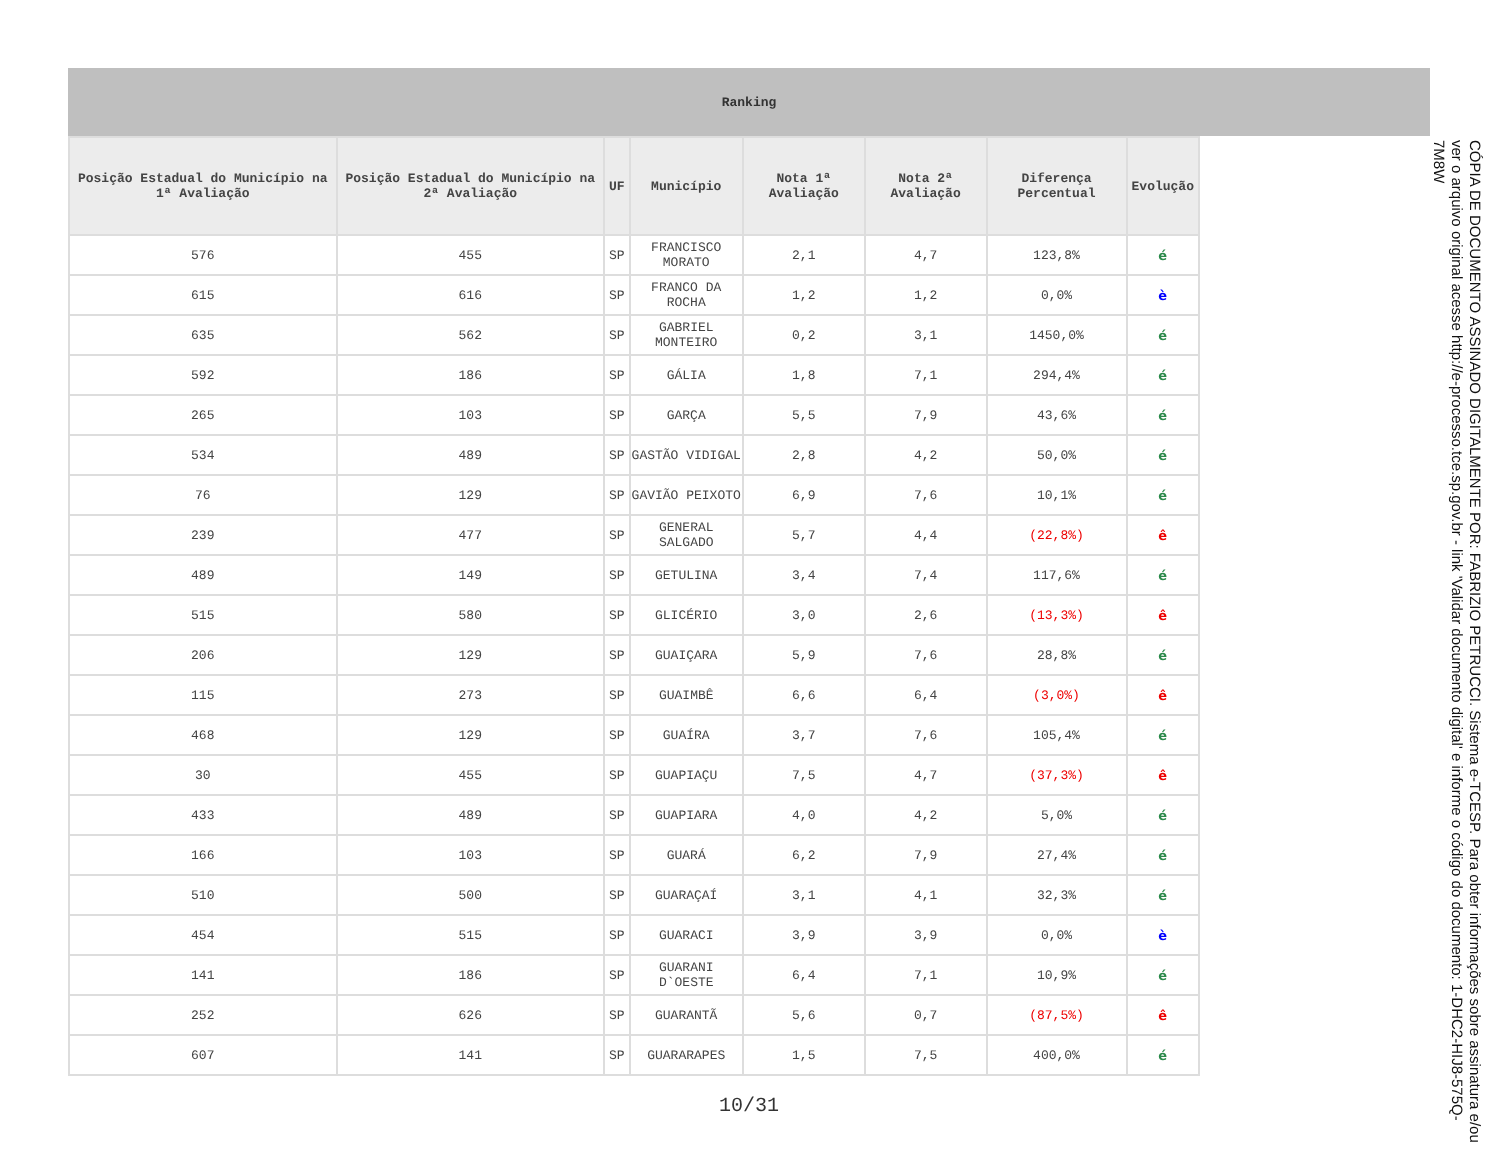Ranking
| Posição Estadual do Município na 1ª Avaliação | Posição Estadual do Município na 2ª Avaliação | UF | Município | Nota 1ª Avaliação | Nota 2ª Avaliação | Diferença Percentual | Evolução |
| --- | --- | --- | --- | --- | --- | --- | --- |
| 576 | 455 | SP | FRANCISCO MORATO | 2,1 | 4,7 | 123,8% | é |
| 615 | 616 | SP | FRANCO DA ROCHA | 1,2 | 1,2 | 0,0% | è |
| 635 | 562 | SP | GABRIEL MONTEIRO | 0,2 | 3,1 | 1450,0% | é |
| 592 | 186 | SP | GÁLIA | 1,8 | 7,1 | 294,4% | é |
| 265 | 103 | SP | GARÇA | 5,5 | 7,9 | 43,6% | é |
| 534 | 489 | SP | GASTÃO VIDIGAL | 2,8 | 4,2 | 50,0% | é |
| 76 | 129 | SP | GAVIÃO PEIXOTO | 6,9 | 7,6 | 10,1% | é |
| 239 | 477 | SP | GENERAL SALGADO | 5,7 | 4,4 | (22,8%) | ê |
| 489 | 149 | SP | GETULINA | 3,4 | 7,4 | 117,6% | é |
| 515 | 580 | SP | GLICÉRIO | 3,0 | 2,6 | (13,3%) | ê |
| 206 | 129 | SP | GUAIÇARA | 5,9 | 7,6 | 28,8% | é |
| 115 | 273 | SP | GUAIMBÊ | 6,6 | 6,4 | (3,0%) | ê |
| 468 | 129 | SP | GUAÍRA | 3,7 | 7,6 | 105,4% | é |
| 30 | 455 | SP | GUAPIAÇU | 7,5 | 4,7 | (37,3%) | ê |
| 433 | 489 | SP | GUAPIARA | 4,0 | 4,2 | 5,0% | é |
| 166 | 103 | SP | GUARÁ | 6,2 | 7,9 | 27,4% | é |
| 510 | 500 | SP | GUARAÇAÍ | 3,1 | 4,1 | 32,3% | é |
| 454 | 515 | SP | GUARACI | 3,9 | 3,9 | 0,0% | è |
| 141 | 186 | SP | GUARANI D`OESTE | 6,4 | 7,1 | 10,9% | é |
| 252 | 626 | SP | GUARANTÃ | 5,6 | 0,7 | (87,5%) | ê |
| 607 | 141 | SP | GUARARAPES | 1,5 | 7,5 | 400,0% | é |
10/31
CÓPIA DE DOCUMENTO ASSINADO DIGITALMENTE POR: FABRIZIO PETRUCCI. Sistema e-TCESP. Para obter informações sobre assinatura e/ou ver o arquivo original acesse http://e-processo.tce.sp.gov.br - link 'Validar documento digital' e informe o código do documento: 1-DHC2-HIJ8-575Q-7M8W